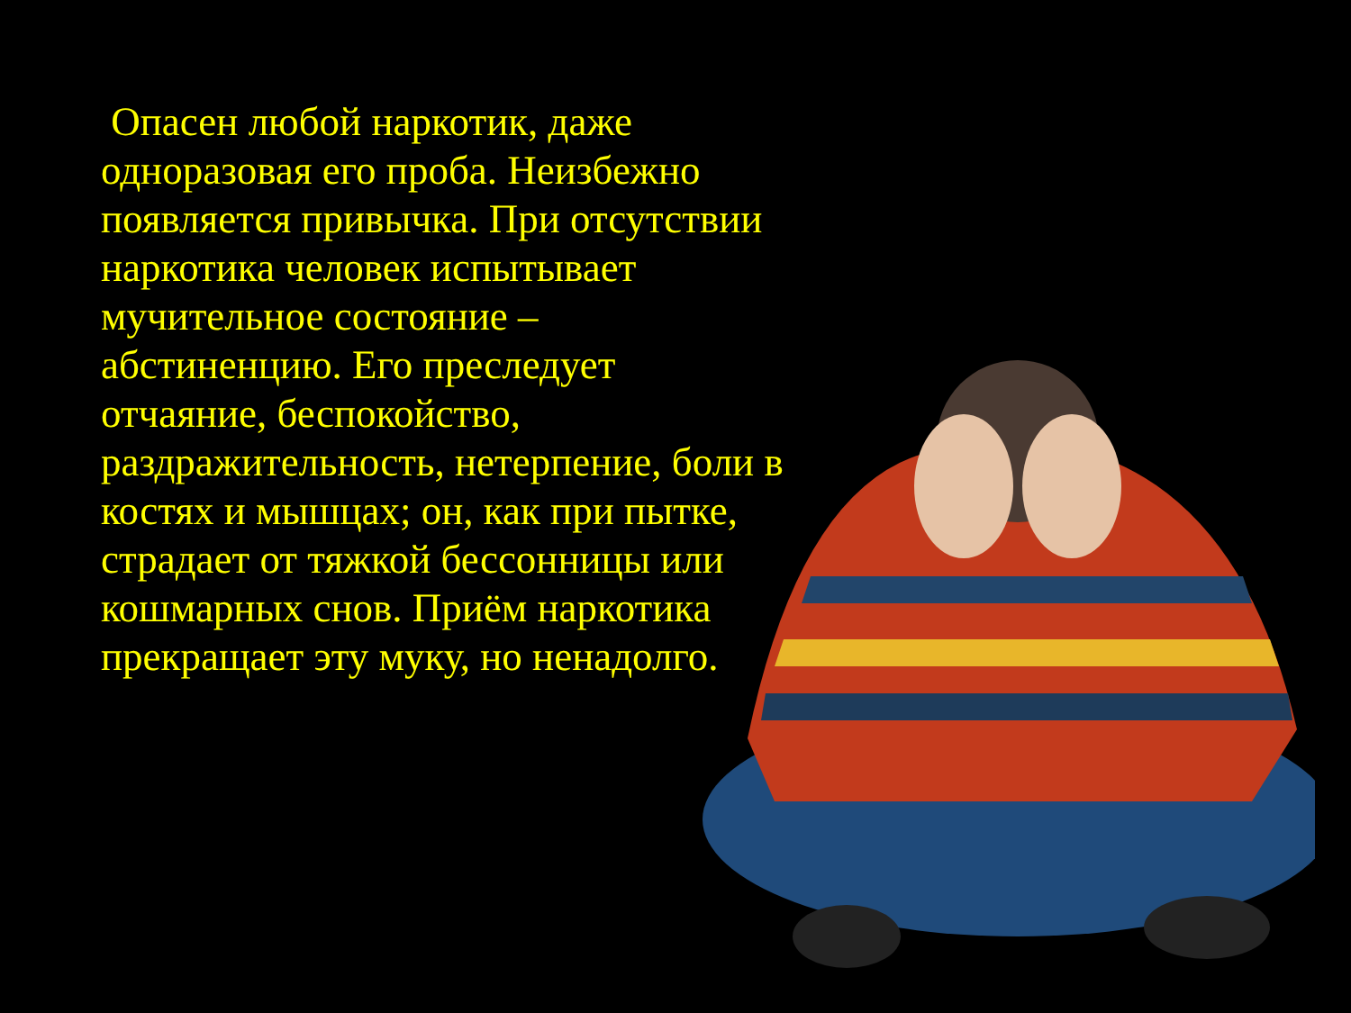Опасен любой наркотик, даже одноразовая его проба. Неизбежно появляется привычка. При отсутствии наркотика человек испытывает мучительное состояние – абстиненцию. Его преследует отчаяние, беспокойство, раздражительность, нетерпение, боли в костях и мышцах; он, как при пытке, страдает от тяжкой бессонницы или кошмарных снов. Приём наркотика прекращает эту муку, но ненадолго.